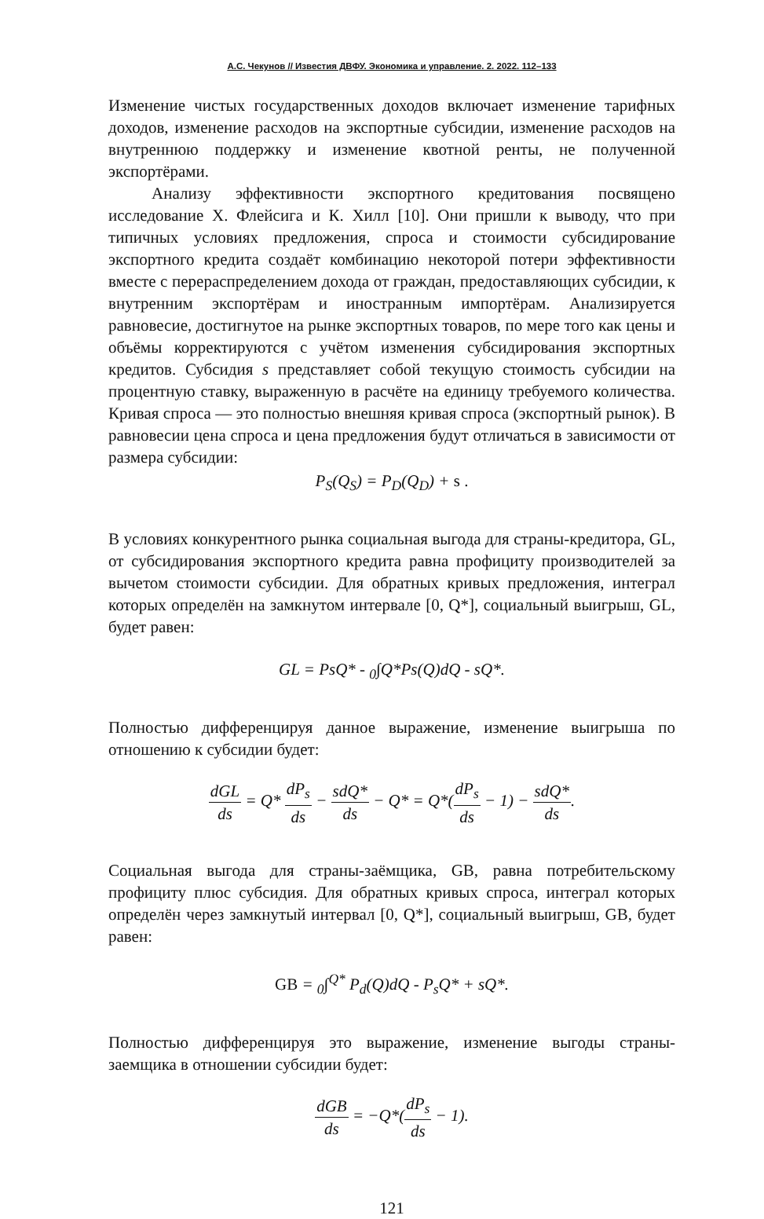А.С. Чекунов // Известия ДВФУ. Экономика и управление. 2. 2022. 112–133
Изменение чистых государственных доходов включает изменение тарифных доходов, изменение расходов на экспортные субсидии, изменение расходов на внутреннюю поддержку и изменение квотной ренты, не полученной экспортёрами.
Анализу эффективности экспортного кредитования посвящено исследование Х. Флейсига и К. Хилл [10]. Они пришли к выводу, что при типичных условиях предложения, спроса и стоимости субсидирование экспортного кредита создаёт комбинацию некоторой потери эффективности вместе с перераспределением дохода от граждан, предоставляющих субсидии, к внутренним экспортёрам и иностранным импортёрам. Анализируется равновесие, достигнутое на рынке экспортных товаров, по мере того как цены и объёмы корректируются с учётом изменения субсидирования экспортных кредитов. Субсидия s представляет собой текущую стоимость субсидии на процентную ставку, выраженную в расчёте на единицу требуемого количества. Кривая спроса — это полностью внешняя кривая спроса (экспортный рынок). В равновесии цена спроса и цена предложения будут отличаться в зависимости от размера субсидии:
P<sub>S</sub>(Q<sub>S</sub>) = P<sub>D</sub>(Q<sub>D</sub>) + s .
В условиях конкурентного рынка социальная выгода для страны-кредитора, GL, от субсидирования экспортного кредита равна профициту производителей за вычетом стоимости субсидии. Для обратных кривых предложения, интеграл которых определён на замкнутом интервале [0, Q*], социальный выигрыш, GL, будет равен:
GL = PsQ* - <sub>0</sub>∫Q*Ps(Q)dQ - sQ*.
Полностью дифференцируя данное выражение, изменение выигрыша по отношению к субсидии будет:
dGL ds = Q* dP<sub>s</sub> ds − sdQ* ds − Q* = Q*(dP<sub>s</sub> ds − 1) − sdQ* ds.
Социальная выгода для страны-заёмщика, GB, равна потребительскому профициту плюс субсидия. Для обратных кривых спроса, интеграл которых определён через замкнутый интервал [0, Q*], социальный выигрыш, GB, будет равен:
GB = <sub>0</sub>∫<sup>Q*</sup> P<sub>d</sub>(Q)dQ - P<sub>s</sub>Q* + sQ*.
Полностью дифференцируя это выражение, изменение выгоды страны-заемщика в отношении субсидии будет:
dGB ds = −Q*(dP<sub>s</sub> ds − 1).
121